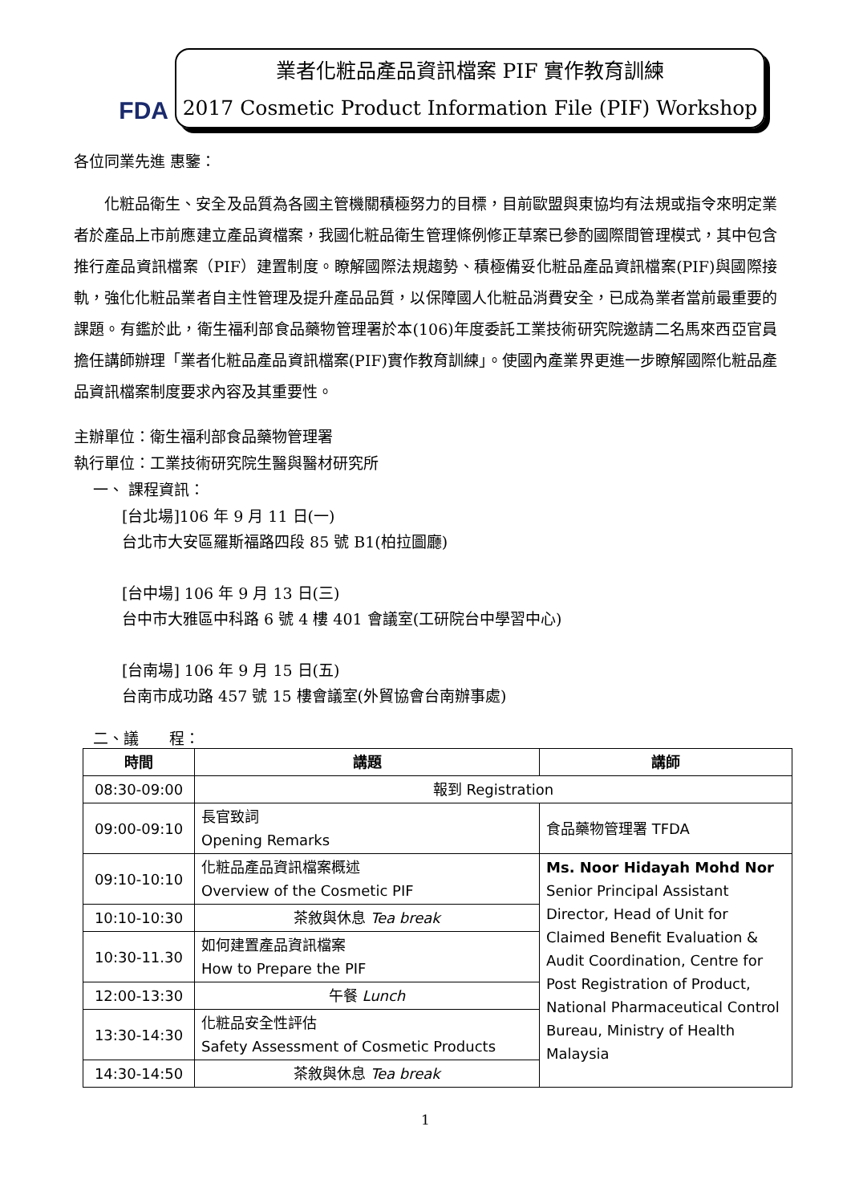FDA
業者化粧品產品資訊檔案 PIF 實作教育訓練
2017 Cosmetic Product Information File (PIF) Workshop
各位同業先進 惠鑒：
化粧品衛生、安全及品質為各國主管機關積極努力的目標，目前歐盟與東協均有法規或指令來明定業者於產品上市前應建立產品資檔案，我國化粧品衛生管理條例修正草案已參酌國際間管理模式，其中包含推行產品資訊檔案（PIF）建置制度。瞭解國際法規趨勢、積極備妥化粧品產品資訊檔案(PIF)與國際接軌，強化化粧品業者自主性管理及提升產品品質，以保障國人化粧品消費安全，已成為業者當前最重要的課題。有鑑於此，衛生福利部食品藥物管理署於本(106)年度委託工業技術研究院邀請二名馬來西亞官員擔任講師辦理「業者化粧品產品資訊檔案(PIF)實作教育訓練」。使國內產業界更進一步瞭解國際化粧品產品資訊檔案制度要求內容及其重要性。
主辦單位：衛生福利部食品藥物管理署
執行單位：工業技術研究院生醫與醫材研究所
一、 課程資訊：
[台北場]106 年 9 月 11 日(一)
台北市大安區羅斯福路四段 85 號 B1(柏拉圖廳)
[台中場] 106 年 9 月 13 日(三)
台中市大雅區中科路 6 號 4 樓 401 會議室(工研院台中學習中心)
[台南場] 106 年 9 月 15 日(五)
台南市成功路 457 號 15 樓會議室(外貿協會台南辦事處)
二、議　　程：
| 時間 | 講題 | 講師 |
| --- | --- | --- |
| 08:30-09:00 | 報到 Registration | |
| 09:00-09:10 | 長官致詞 Opening Remarks | 食品藥物管理署 TFDA |
| 09:10-10:10 | 化粧品產品資訊檔案概述 Overview of the Cosmetic PIF | Ms. Noor Hidayah Mohd Nor Senior Principal Assistant Director, Head of Unit for Claimed Benefit Evaluation & Audit Coordination, Centre for Post Registration of Product, National Pharmaceutical Control Bureau, Ministry of Health Malaysia |
| 10:10-10:30 | 茶敘與休息 Tea break | |
| 10:30-11.30 | 如何建置產品資訊檔案 How to Prepare the PIF | |
| 12:00-13:30 | 午餐 Lunch | |
| 13:30-14:30 | 化粧品安全性評估 Safety Assessment of Cosmetic Products | |
| 14:30-14:50 | 茶敘與休息 Tea break | |
1